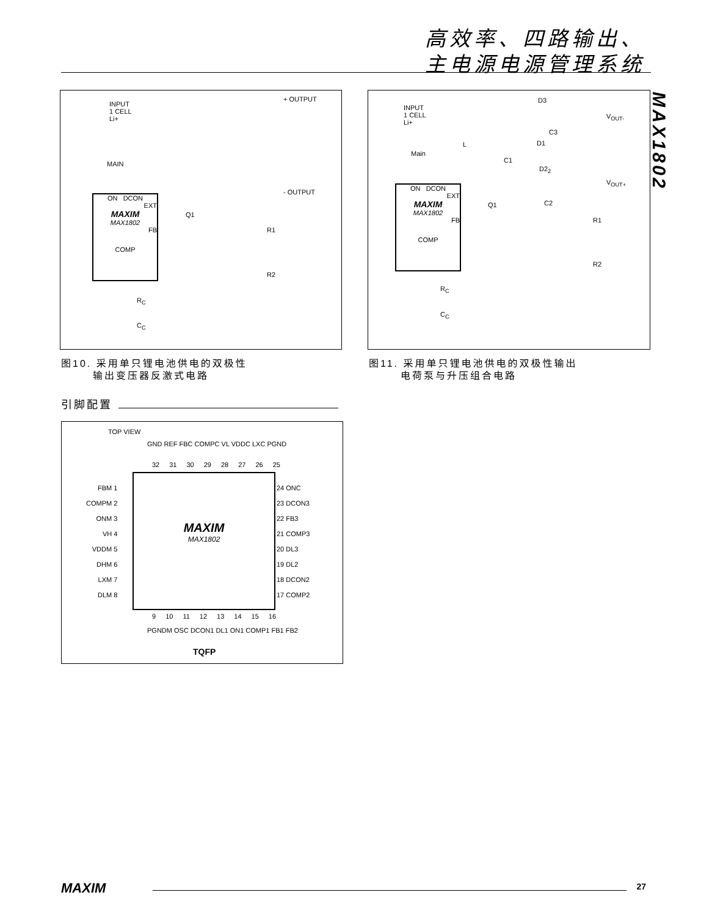高效率、四路输出、
主电源电源管理系统
MAX1802
INPUT
1 CELL
Li+
+ OUTPUT
- OUTPUT
MAIN
ON DCON
EXT
MAXIM
MAX1802
FB
COMP
Q1
R1
R2
R<sub>C</sub>
C<sub>C</sub>
INPUT
1 CELL
Li+
D3
V<sub>OUT-</sub>
C3
D1
L
Main
C1
D2<sub>2</sub>
V<sub>OUT+</sub>
C2
Q1
R1
R2
ON DCON
EXT
MAXIM
MAX1802
FB
COMP
R<sub>C</sub>
C<sub>C</sub>
图10. 采用单只锂电池供电的双极性
输出变压器反激式电路
图11. 采用单只锂电池供电的双极性输出
电荷泵与升压组合电路
引脚配置
TOP VIEW
GND REF FBC COMPC VL VDDC LXC PGND
32 31 30 29 28 27 26 25
FBM 1
COMPM 2
ONM 3
VH 4
VDDM 5
DHM 6
LXM 7
DLM 8
MAXIM
MAX1802
24 ONC
23 DCON3
22 FB3
21 COMP3
20 DL3
19 DL2
18 DCON2
17 COMP2
9 10 11 12 13 14 15 16
PGNDM OSC DCON1 DL1 ON1 COMP1 FB1 FB2
TQFP
MAXIM 27